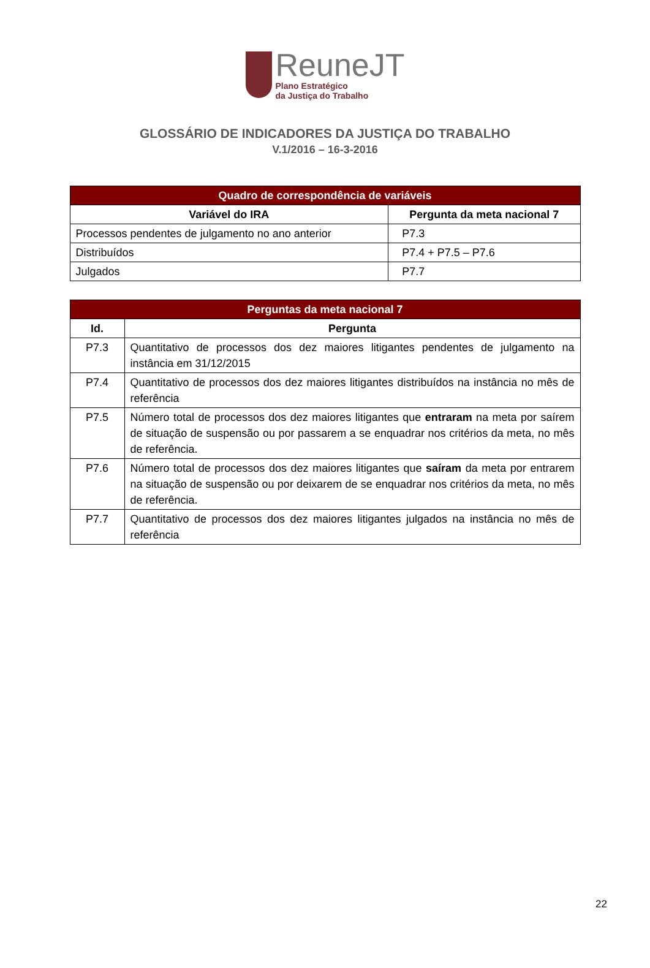ReuneJT
Plano Estratégico
da Justiça do Trabalho
GLOSSÁRIO DE INDICADORES DA JUSTIÇA DO TRABALHO
V.1/2016 – 16-3-2016
| Quadro de correspondência de variáveis | |
| --- | --- |
| Variável do IRA | Pergunta da meta nacional 7 |
| Processos pendentes de julgamento no ano anterior | P7.3 |
| Distribuídos | P7.4 + P7.5 – P7.6 |
| Julgados | P7.7 |
| Perguntas da meta nacional 7 | |
| --- | --- |
| Id. | Pergunta |
| P7.3 | Quantitativo de processos dos dez maiores litigantes pendentes de julgamento na instância em 31/12/2015 |
| P7.4 | Quantitativo de processos dos dez maiores litigantes distribuídos na instância no mês de referência |
| P7.5 | Número total de processos dos dez maiores litigantes que entraram na meta por saírem de situação de suspensão ou por passarem a se enquadrar nos critérios da meta, no mês de referência. |
| P7.6 | Número total de processos dos dez maiores litigantes que saíram da meta por entrarem na situação de suspensão ou por deixarem de se enquadrar nos critérios da meta, no mês de referência. |
| P7.7 | Quantitativo de processos dos dez maiores litigantes julgados na instância no mês de referência |
22